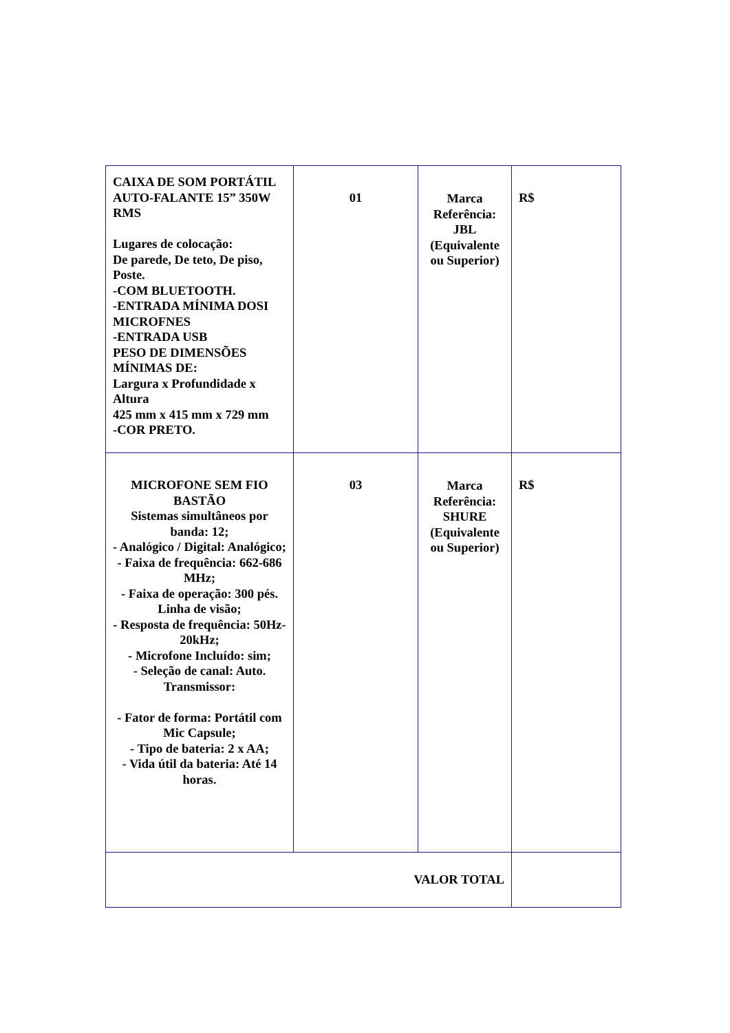| CAIXA DE SOM PORTÁTIL AUTO-FALANTE 15” 350W RMS Lugares de colocação: De parede, De teto, De piso, Poste. -COM BLUETOOTH. -ENTRADA MÍNIMA DOSI MICROFNES -ENTRADA USB PESO DE DIMENSÕES MÍNIMAS DE: Largura x Profundidade x Altura 425 mm x 415 mm x 729 mm -COR PRETO. | 01 | Marca Referência: JBL (Equivalente ou Superior) | R$ |
| MICROFONE SEM FIO BASTÃO Sistemas simultâneos por banda: 12; - Analógico / Digital: Analógico; - Faixa de frequência: 662-686 MHz; - Faixa de operação: 300 pés. Linha de visão; - Resposta de frequência: 50Hz-20kHz; - Microfone Incluído: sim; - Seleção de canal: Auto. Transmissor: - Fator de forma: Portátil com Mic Capsule; - Tipo de bateria: 2 x AA; - Vida útil da bateria: Até 14 horas. | 03 | Marca Referência: SHURE (Equivalente ou Superior) | R$ |
| VALOR TOTAL | | | |